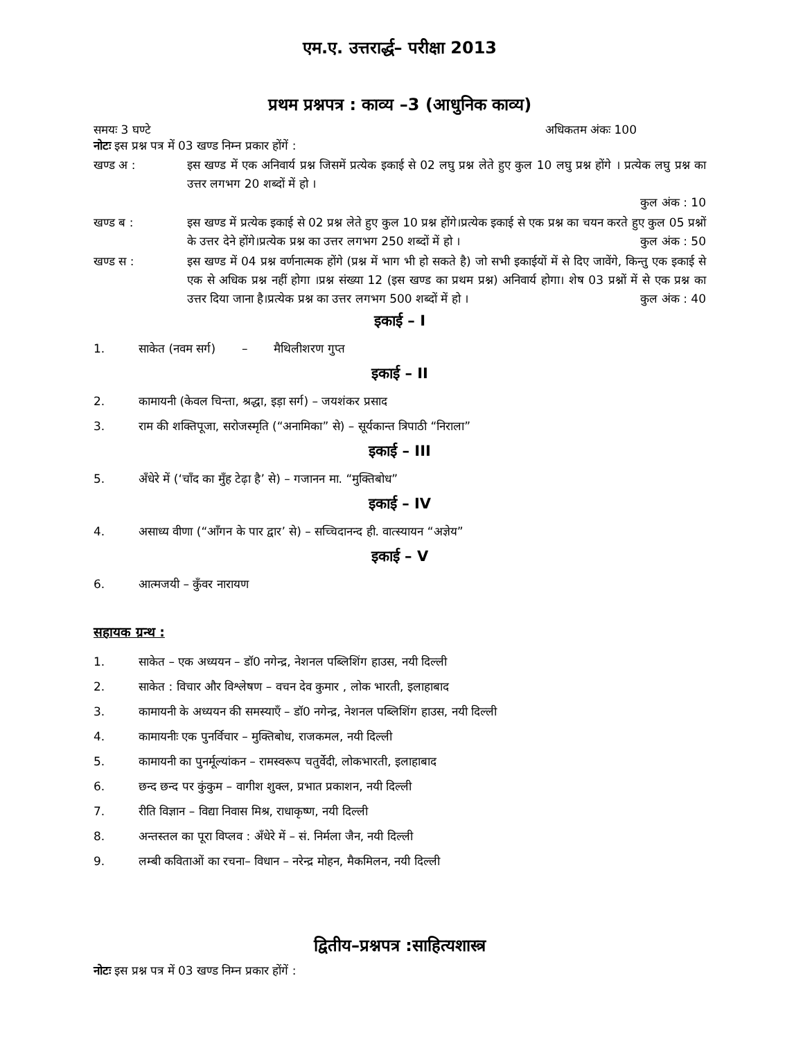एम.ए. उत्तरार्द्ध– परीक्षा 2013
प्रथम प्रश्नपत्र : काव्य –3 (आधुनिक काव्य)
समयः 3 घण्टे अधिकतम अंकः 100
नोटः इस प्रश्न पत्र में 03 खण्ड निम्न प्रकार होंगें :
खण्ड अ : इस खण्ड में एक अनिवार्य प्रश्न जिसमें प्रत्येक इकाई से 02 लघु प्रश्न लेते हुए कुल 10 लघु प्रश्न होंगे । प्रत्येक लघु प्रश्न का उत्तर लगभग 20 शब्दों में हो ।
कुल अंक : 10
खण्ड ब : इस खण्ड में प्रत्येक इकाई से 02 प्रश्न लेते हुए कुल 10 प्रश्न होंगे।प्रत्येक इकाई से एक प्रश्न का चयन करते हुए कुल 05 प्रश्नों के उत्तर देने होंगे।प्रत्येक प्रश्न का उत्तर लगभग 250 शब्दों में हो । कुल अंक : 50
खण्ड स : इस खण्ड में 04 प्रश्न वर्णनात्मक होंगे (प्रश्न में भाग भी हो सकते है) जो सभी इकाईयों में से दिए जावेंगे, किन्तु एक इकाई से एक से अधिक प्रश्न नहीं होगा ।प्रश्न संख्या 12 (इस खण्ड का प्रथम प्रश्न) अनिवार्य होगा। शेष 03 प्रश्नों में से एक प्रश्न का उत्तर दिया जाना है।प्रत्येक प्रश्न का उत्तर लगभग 500 शब्दों में हो । कुल अंक : 40
इकाई – I
1. साकेत (नवम सर्ग) – मैथिलीशरण गुप्त
इकाई – II
2. कामायनी (केवल चिन्ता, श्रद्धा, इड़ा सर्ग) – जयशंकर प्रसाद
3. राम की शक्तिपूजा, सरोजस्मृति (“अनामिका” से) – सूर्यकान्त त्रिपाठी “निराला”
इकाई – III
5. अँधेरे में (‘चाँद का मुँह टेढ़ा है’ से) – गजानन मा. “मुक्तिबोध”
इकाई – IV
4. असाध्य वीणा (“आँगन के पार द्वार’ से) – सच्चिदानन्द ही. वात्स्यायन “अज्ञेय”
इकाई – V
6. आत्मजयी – कुँवर नारायण
सहायक ग्रन्थ :
1. साकेत – एक अध्ययन – डॉ0 नगेन्द्र, नेशनल पब्लिशिंग हाउस, नयी दिल्ली
2. साकेत : विचार और विश्लेषण – वचन देव कुमार , लोक भारती, इलाहाबाद
3. कामायनी के अध्ययन की समस्याएँ – डॉ0 नगेन्द्र, नेशनल पब्लिशिंग हाउस, नयी दिल्ली
4. कामायनीः एक पुनर्विचार – मुक्तिबोध, राजकमल, नयी दिल्ली
5. कामायनी का पुनर्मूल्यांकन – रामस्वरूप चतुर्वेदी, लोकभारती, इलाहाबाद
6. छन्द छन्द पर कुंकुम – वागीश शुक्ल, प्रभात प्रकाशन, नयी दिल्ली
7. रीति विज्ञान – विद्या निवास मिश्र, राधाकृष्ण, नयी दिल्ली
8. अन्तस्तल का पूरा विप्लव : अँधेरे में – सं. निर्मला जैन, नयी दिल्ली
9. लम्बी कविताओं का रचना– विधान – नरेन्द्र मोहन, मैकमिलन, नयी दिल्ली
द्वितीय–प्रश्नपत्र :साहित्यशास्त्र
नोटः इस प्रश्न पत्र में 03 खण्ड निम्न प्रकार होंगें :